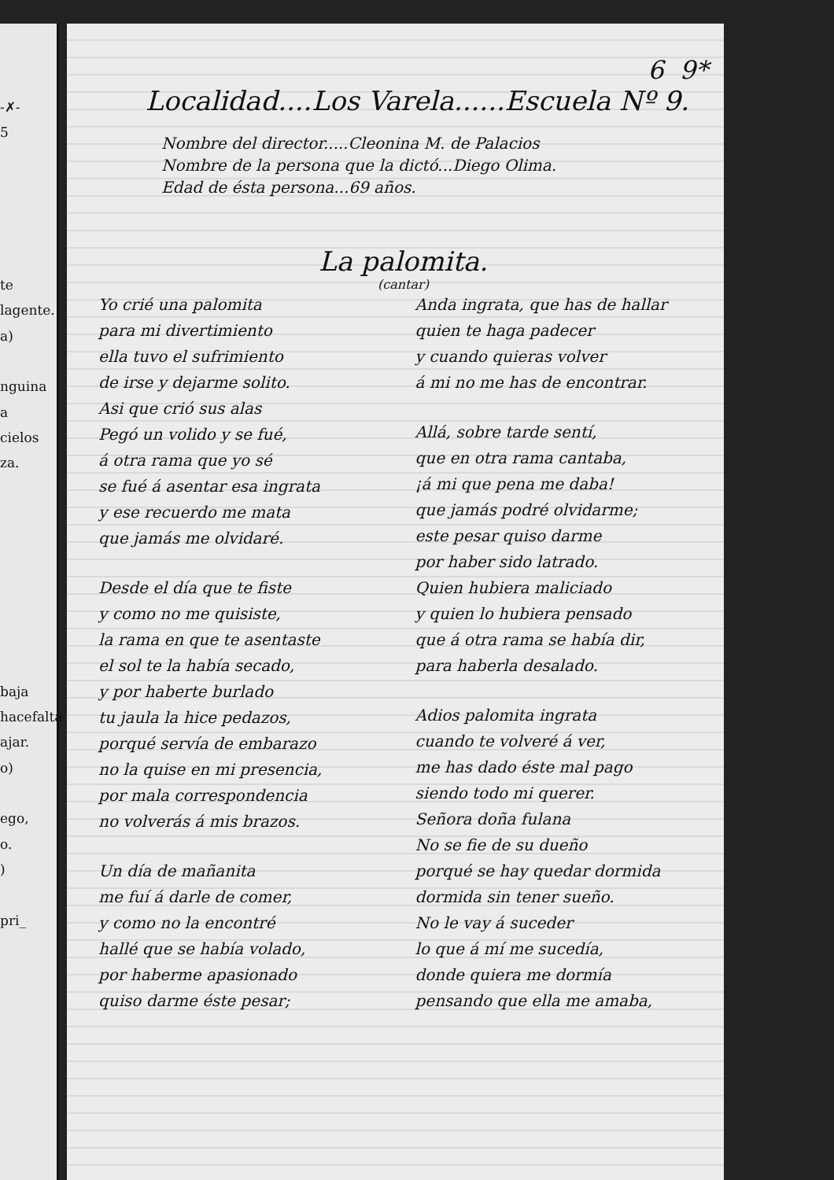-✗-
5
te
lagente.
a)
nguina
a
cielos
za.
baja
hacefalta
ajar.
o)
ego,
o.
)
pri_
6 9*
Localidad....Los Varela......Escuela Nº 9.
Nombre del director.....Cleonina M. de Palacios
Nombre de la persona que la dictó...Diego Olima.
Edad de ésta persona...69 años.
La palomita.
(cantar)
Yo crié una palomita
para mi divertimiento
ella tuvo el sufrimiento
de irse y dejarme solito.
Asi que crió sus alas
Pegó un volido y se fué,
á otra rama que yo sé
se fué á asentar esa ingrata
y ese recuerdo me mata
que jamás me olvidaré.
Desde el día que te fiste
y como no me quisiste,
la rama en que te asentaste
el sol te la había secado,
y por haberte burlado
tu jaula la hice pedazos,
porqué servía de embarazo
no la quise en mi presencia,
por mala correspondencia
no volverás á mis brazos.
Un día de mañanita
me fuí á darle de comer,
y como no la encontré
hallé que se había volado,
por haberme apasionado
quiso darme éste pesar;
Anda ingrata, que has de hallar
quien te haga padecer
y cuando quieras volver
á mi no me has de encontrar.
Allá, sobre tarde sentí,
que en otra rama cantaba,
¡á mi que pena me daba!
que jamás podré olvidarme;
este pesar quiso darme
por haber sido latrado.
Quien hubiera maliciado
y quien lo hubiera pensado
que á otra rama se había dir,
para haberla desalado.
Adios palomita ingrata
cuando te volveré á ver,
me has dado éste mal pago
siendo todo mi querer.
Señora doña fulana
No se fie de su dueño
porqué se hay quedar dormida
dormida sin tener sueño.
No le vay á suceder
lo que á mí me sucedía,
donde quiera me dormía
pensando que ella me amaba,